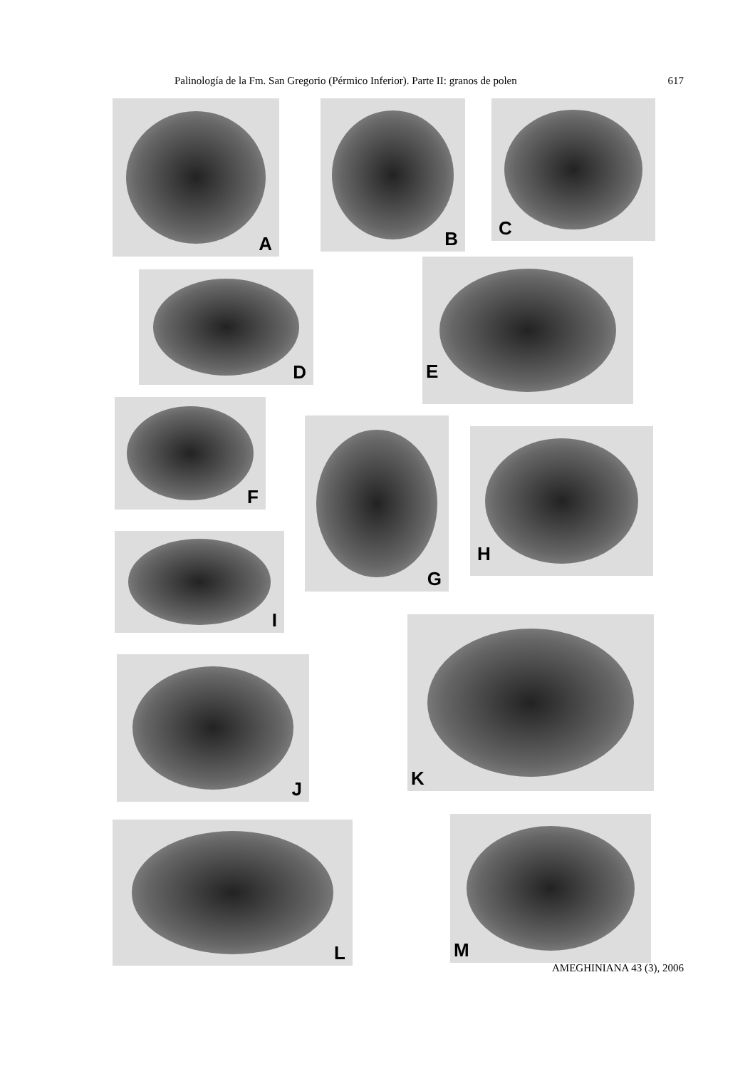Palinología de la Fm. San Gregorio (Pérmico Inferior). Parte II: granos de polen 617
A B C
D
E
F
G
H
I
J
K
L M
AMEGHINIANA 43 (3), 2006